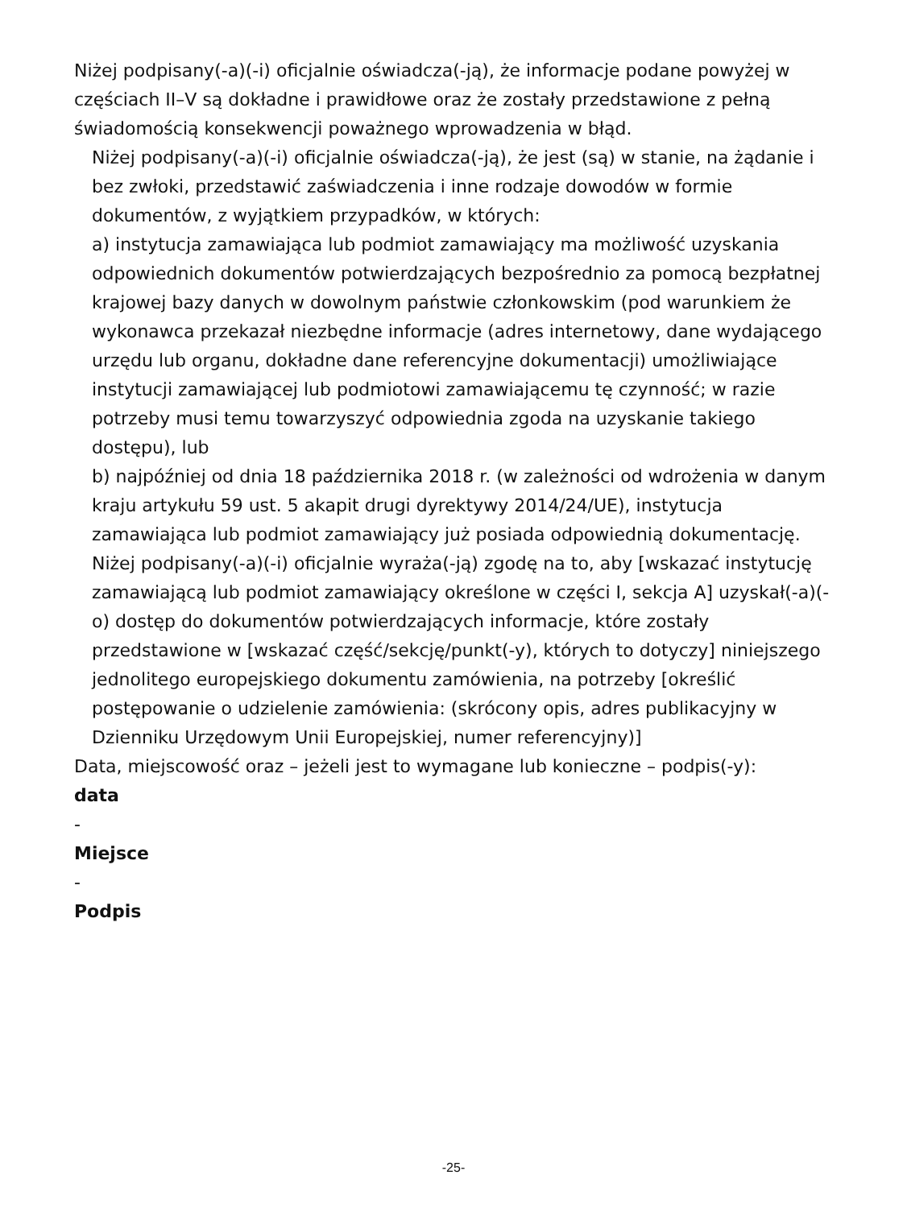Niżej podpisany(-a)(-i) oficjalnie oświadcza(-ją), że informacje podane powyżej w częściach II–V są dokładne i prawidłowe oraz że zostały przedstawione z pełną świadomością konsekwencji poważnego wprowadzenia w błąd.
Niżej podpisany(-a)(-i) oficjalnie oświadcza(-ją), że jest (są) w stanie, na żądanie i bez zwłoki, przedstawić zaświadczenia i inne rodzaje dowodów w formie dokumentów, z wyjątkiem przypadków, w których:
a) instytucja zamawiająca lub podmiot zamawiający ma możliwość uzyskania odpowiednich dokumentów potwierdzających bezpośrednio za pomocą bezpłatnej krajowej bazy danych w dowolnym państwie członkowskim (pod warunkiem że wykonawca przekazał niezbędne informacje (adres internetowy, dane wydającego urzędu lub organu, dokładne dane referencyjne dokumentacji) umożliwiające instytucji zamawiającej lub podmiotowi zamawiającemu tę czynność; w razie potrzeby musi temu towarzyszyć odpowiednia zgoda na uzyskanie takiego dostępu), lub
b) najpóźniej od dnia 18 października 2018 r. (w zależności od wdrożenia w danym kraju artykułu 59 ust. 5 akapit drugi dyrektywy 2014/24/UE), instytucja zamawiająca lub podmiot zamawiający już posiada odpowiednią dokumentację.
Niżej podpisany(-a)(-i) oficjalnie wyraża(-ją) zgodę na to, aby [wskazać instytucję zamawiającą lub podmiot zamawiający określone w części I, sekcja A] uzyskał(-a)(-o) dostęp do dokumentów potwierdzających informacje, które zostały przedstawione w [wskazać część/sekcję/punkt(-y), których to dotyczy] niniejszego jednolitego europejskiego dokumentu zamówienia, na potrzeby [określić postępowanie o udzielenie zamówienia: (skrócony opis, adres publikacyjny w Dzienniku Urzędowym Unii Europejskiej, numer referencyjny)]
Data, miejscowość oraz – jeżeli jest to wymagane lub konieczne – podpis(-y):
data
-
Miejsce
-
Podpis
-25-